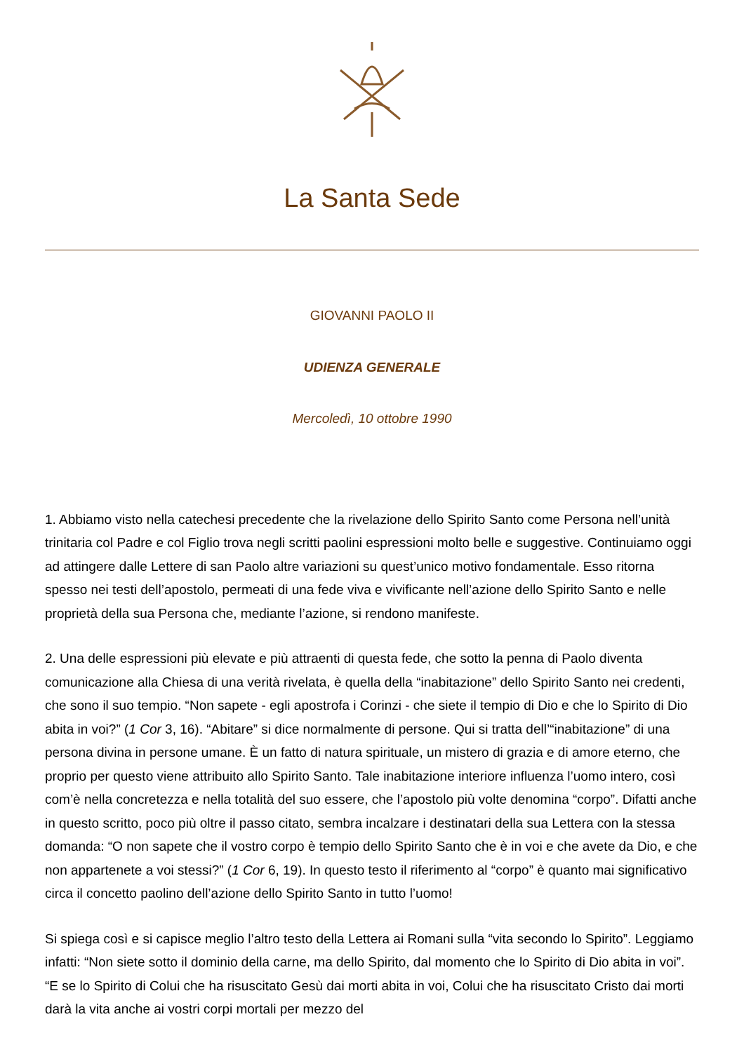La Santa Sede
GIOVANNI PAOLO II
UDIENZA GENERALE
Mercoledì, 10 ottobre 1990
1. Abbiamo visto nella catechesi precedente che la rivelazione dello Spirito Santo come Persona nell’unità trinitaria col Padre e col Figlio trova negli scritti paolini espressioni molto belle e suggestive. Continuiamo oggi ad attingere dalle Lettere di san Paolo altre variazioni su quest’unico motivo fondamentale. Esso ritorna spesso nei testi dell’apostolo, permeati di una fede viva e vivificante nell’azione dello Spirito Santo e nelle proprietà della sua Persona che, mediante l’azione, si rendono manifeste.
2. Una delle espressioni più elevate e più attraenti di questa fede, che sotto la penna di Paolo diventa comunicazione alla Chiesa di una verità rivelata, è quella della “inabitazione” dello Spirito Santo nei credenti, che sono il suo tempio. “Non sapete - egli apostrofa i Corinzi - che siete il tempio di Dio e che lo Spirito di Dio abita in voi?” (1 Cor 3, 16). “Abitare” si dice normalmente di persone. Qui si tratta dell’“inabitazione” di una persona divina in persone umane. È un fatto di natura spirituale, un mistero di grazia e di amore eterno, che proprio per questo viene attribuito allo Spirito Santo. Tale inabitazione interiore influenza l’uomo intero, così com’è nella concretezza e nella totalità del suo essere, che l’apostolo più volte denomina “corpo”. Difatti anche in questo scritto, poco più oltre il passo citato, sembra incalzare i destinatari della sua Lettera con la stessa domanda: “O non sapete che il vostro corpo è tempio dello Spirito Santo che è in voi e che avete da Dio, e che non appartenete a voi stessi?” (1 Cor 6, 19). In questo testo il riferimento al “corpo” è quanto mai significativo circa il concetto paolino dell’azione dello Spirito Santo in tutto l’uomo!
Si spiega così e si capisce meglio l’altro testo della Lettera ai Romani sulla “vita secondo lo Spirito”. Leggiamo infatti: “Non siete sotto il dominio della carne, ma dello Spirito, dal momento che lo Spirito di Dio abita in voi”. “E se lo Spirito di Colui che ha risuscitato Gesù dai morti abita in voi, Colui che ha risuscitato Cristo dai morti darà la vita anche ai vostri corpi mortali per mezzo del